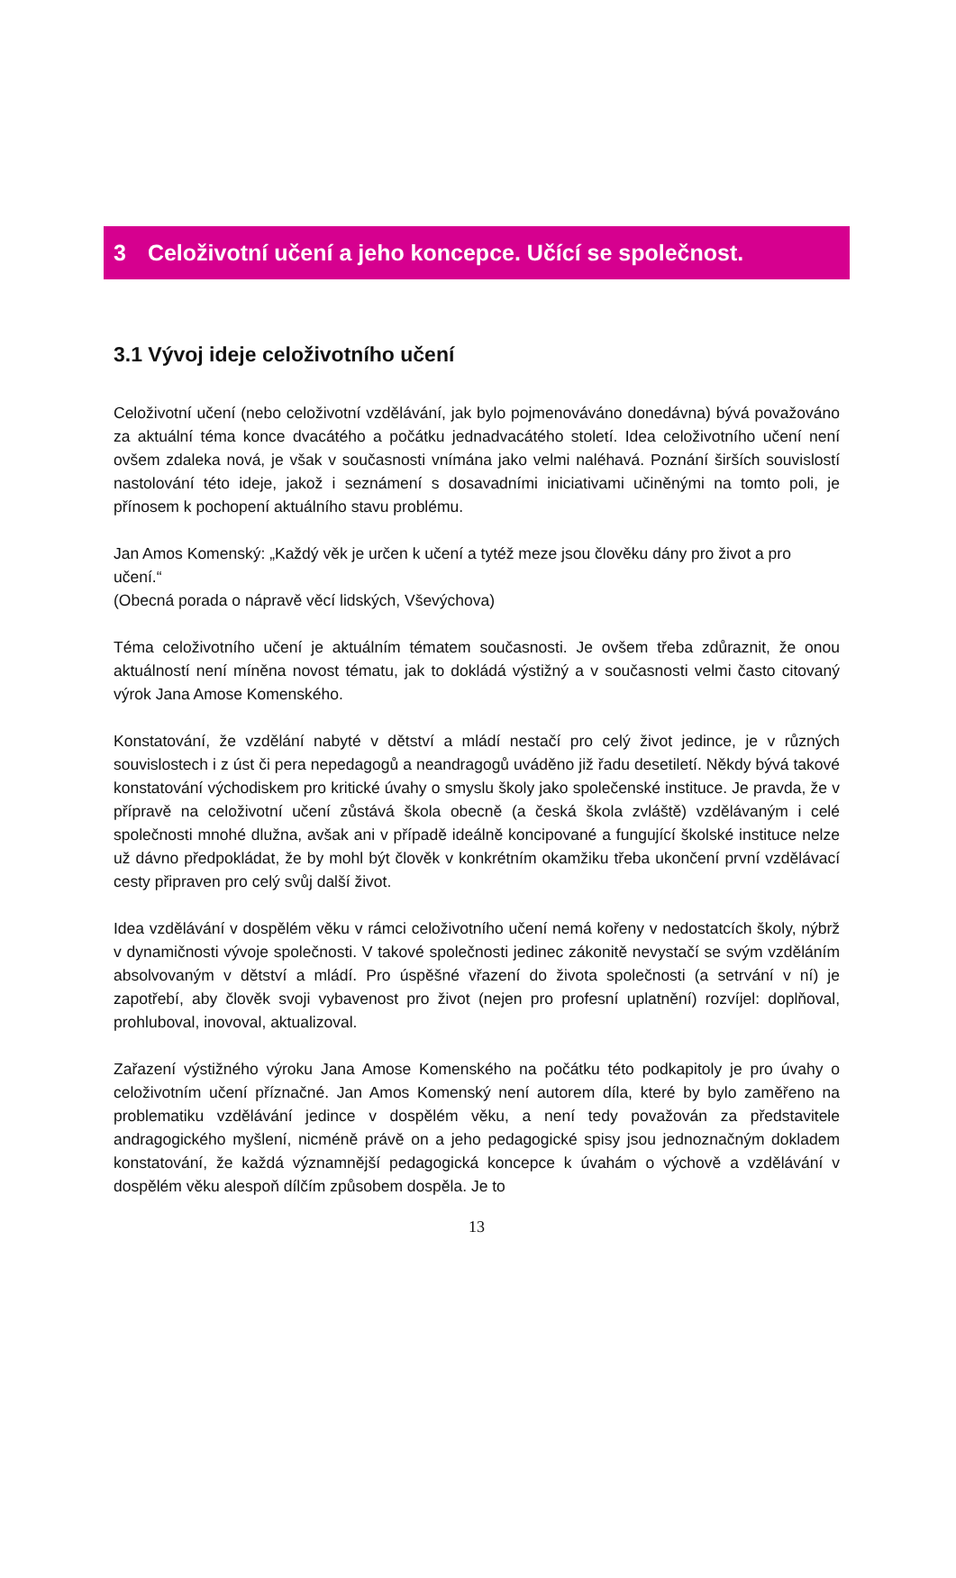3 Celoživotní učení a jeho koncepce. Učící se společnost.
3.1 Vývoj ideje celoživotního učení
Celoživotní učení (nebo celoživotní vzdělávání, jak bylo pojmenováváno donedávna) bývá považováno za aktuální téma konce dvacátého a počátku jednadvacátého století. Idea celoživotního učení není ovšem zdaleka nová, je však v současnosti vnímána jako velmi naléhavá. Poznání širších souvislostí nastolování této ideje, jakož i seznámení s dosavadními iniciativami učiněnými na tomto poli, je přínosem k pochopení aktuálního stavu problému.
Jan Amos Komenský: „Každý věk je určen k učení a tytéž meze jsou člověku dány pro život a pro učení.“
(Obecná porada o nápravě věcí lidských, Vševýchova)
Téma celoživotního učení je aktuálním tématem současnosti. Je ovšem třeba zdůraznit, že onou aktuálností není míněna novost tématu, jak to dokládá výstižný a v současnosti velmi často citovaný výrok Jana Amose Komenského.
Konstatování, že vzdělání nabyté v dětství a mládí nestačí pro celý život jedince, je v různých souvislostech i z úst či pera nepedagogů a neandragogů uváděno již řadu desetiletí. Někdy bývá takové konstatování východiskem pro kritické úvahy o smyslu školy jako společenské instituce. Je pravda, že v přípravě na celoživotní učení zůstává škola obecně (a česká škola zvláště) vzdělávaným i celé společnosti mnohé dlužna, avšak ani v případě ideálně koncipované a fungující školské instituce nelze už dávno předpokládat, že by mohl být člověk v konkrétním okamžiku třeba ukončení první vzdělávací cesty připraven pro celý svůj další život.
Idea vzdělávání v dospělém věku v rámci celoživotního učení nemá kořeny v nedostatcích školy, nýbrž v dynamičnosti vývoje společnosti. V takové společnosti jedinec zákonitě nevystačí se svým vzděláním absolvovaným v dětství a mládí. Pro úspěšné vřazení do života společnosti (a setrvání v ní) je zapotřebí, aby člověk svoji vybavenost pro život (nejen pro profesní uplatnění) rozvíjel: doplňoval, prohluboval, inovoval, aktualizoval.
Zařazení výstižného výroku Jana Amose Komenského na počátku této podkapitoly je pro úvahy o celoživotním učení příznačné. Jan Amos Komenský není autorem díla, které by bylo zaměřeno na problematiku vzdělávání jedince v dospělém věku, a není tedy považován za představitele andragogického myšlení, nicméně právě on a jeho pedagogické spisy jsou jednoznačným dokladem konstatování, že každá významnější pedagogická koncepce k úvahám o výchově a vzdělávání v dospělém věku alespoň dílčím způsobem dospěla. Je to
13